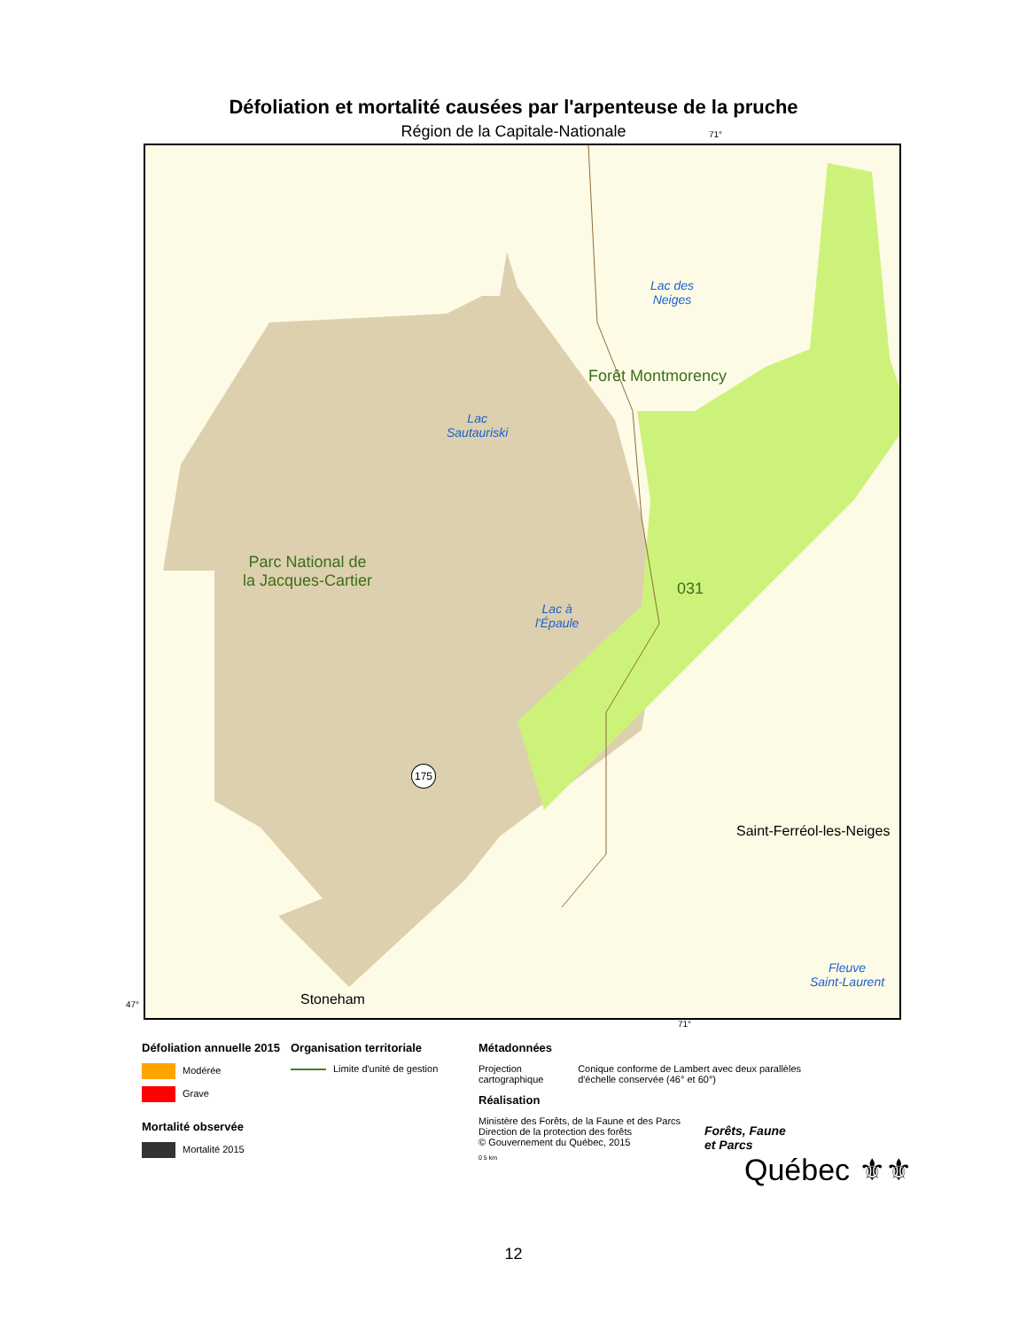Défoliation et mortalité causées par l'arpenteuse de la pruche
Région de la Capitale-Nationale
Forêt Montmorency
Lac des
Neiges
Lac
Sautauriski
Parc National de
la Jacques-Cartier
Lac à
l'Épaule
031
175
Saint-Ferréol-les-Neiges
Fleuve
Saint-Laurent
Stoneham
71°
47°
71°
Défoliation annuelle 2015
Modérée
Grave
Mortalité observée
Mortalité 2015
Organisation territoriale
Limite d'unité de gestion
Métadonnées
Projection cartographique Conique conforme de Lambert avec deux parallèles d'échelle conservée (46° et 60°)
Réalisation
Ministère des Forêts, de la Faune et des Parcs
Direction de la protection des forêts
© Gouvernement du Québec, 2015
0 5 km
Forêts, Faune
et Parcs
Québec ⚜⚜
12